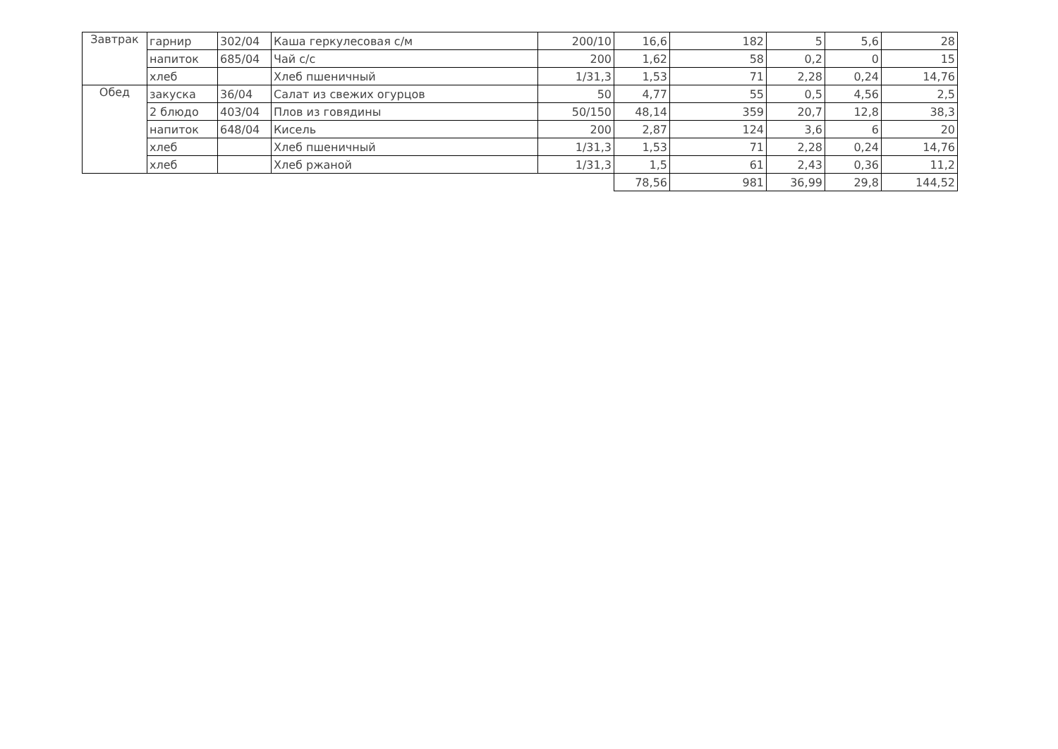| Завтрак | гарнир | 302/04 | Каша геркулесовая с/м | 200/10 | 16,6 | 182 | 5 | 5,6 | 28 |
| | напиток | 685/04 | Чай с/с | 200 | 1,62 | 58 | 0,2 | 0 | 15 |
| | хлеб | | Хлеб пшеничный | 1/31,3 | 1,53 | 71 | 2,28 | 0,24 | 14,76 |
| Обед | закуска | 36/04 | Салат из свежих огурцов | 50 | 4,77 | 55 | 0,5 | 4,56 | 2,5 |
| | 2 блюдо | 403/04 | Плов из говядины | 50/150 | 48,14 | 359 | 20,7 | 12,8 | 38,3 |
| | напиток | 648/04 | Кисель | 200 | 2,87 | 124 | 3,6 | 6 | 20 |
| | хлеб | | Хлеб пшеничный | 1/31,3 | 1,53 | 71 | 2,28 | 0,24 | 14,76 |
| | хлеб | | Хлеб ржаной | 1/31,3 | 1,5 | 61 | 2,43 | 0,36 | 11,2 |
| | | | | | 78,56 | 981 | 36,99 | 29,8 | 144,52 |